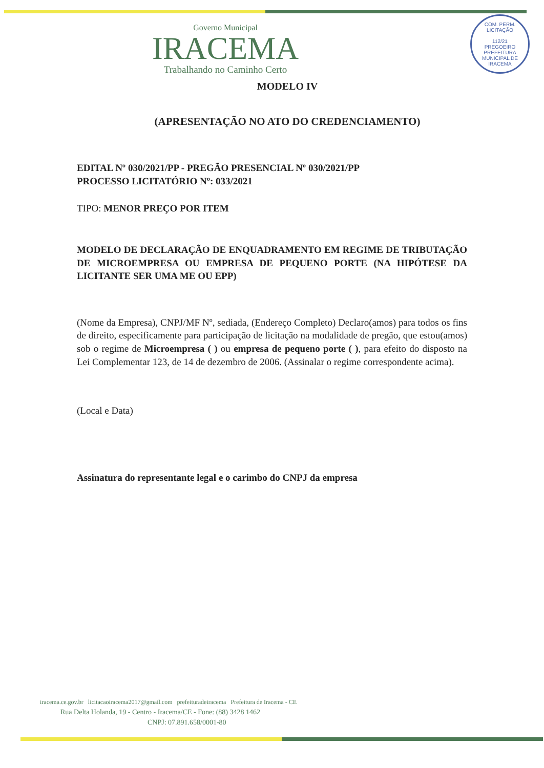COM. PERM. LICITAÇÃO
112/21
PREGOEIRO
PREFEITURA MUNICIPAL DE IRACEMA
Governo Municipal
IRACEMA
Trabalhando no Caminho Certo
MODELO IV
(APRESENTAÇÃO NO ATO DO CREDENCIAMENTO)
EDITAL Nº 030/2021/PP - PREGÃO PRESENCIAL Nº 030/2021/PP
PROCESSO LICITATÓRIO Nº: 033/2021
TIPO: MENOR PREÇO POR ITEM
MODELO DE DECLARAÇÃO DE ENQUADRAMENTO EM REGIME DE TRIBUTAÇÃO DE MICROEMPRESA OU EMPRESA DE PEQUENO PORTE (NA HIPÓTESE DA LICITANTE SER UMA ME OU EPP)
(Nome da Empresa), CNPJ/MF Nº, sediada, (Endereço Completo) Declaro(amos) para todos os fins de direito, especificamente para participação de licitação na modalidade de pregão, que estou(amos) sob o regime de Microempresa ( ) ou empresa de pequeno porte ( ), para efeito do disposto na Lei Complementar 123, de 14 de dezembro de 2006. (Assinalar o regime correspondente acima).
(Local e Data)
Assinatura do representante legal e o carimbo do CNPJ da empresa
iracema.ce.gov.br licitacaoiracema2017@gmail.com prefeituradeiracema Prefeitura de Iracema - CE
Rua Delta Holanda, 19 - Centro - Iracema/CE - Fone: (88) 3428 1462
CNPJ: 07.891.658/0001-80